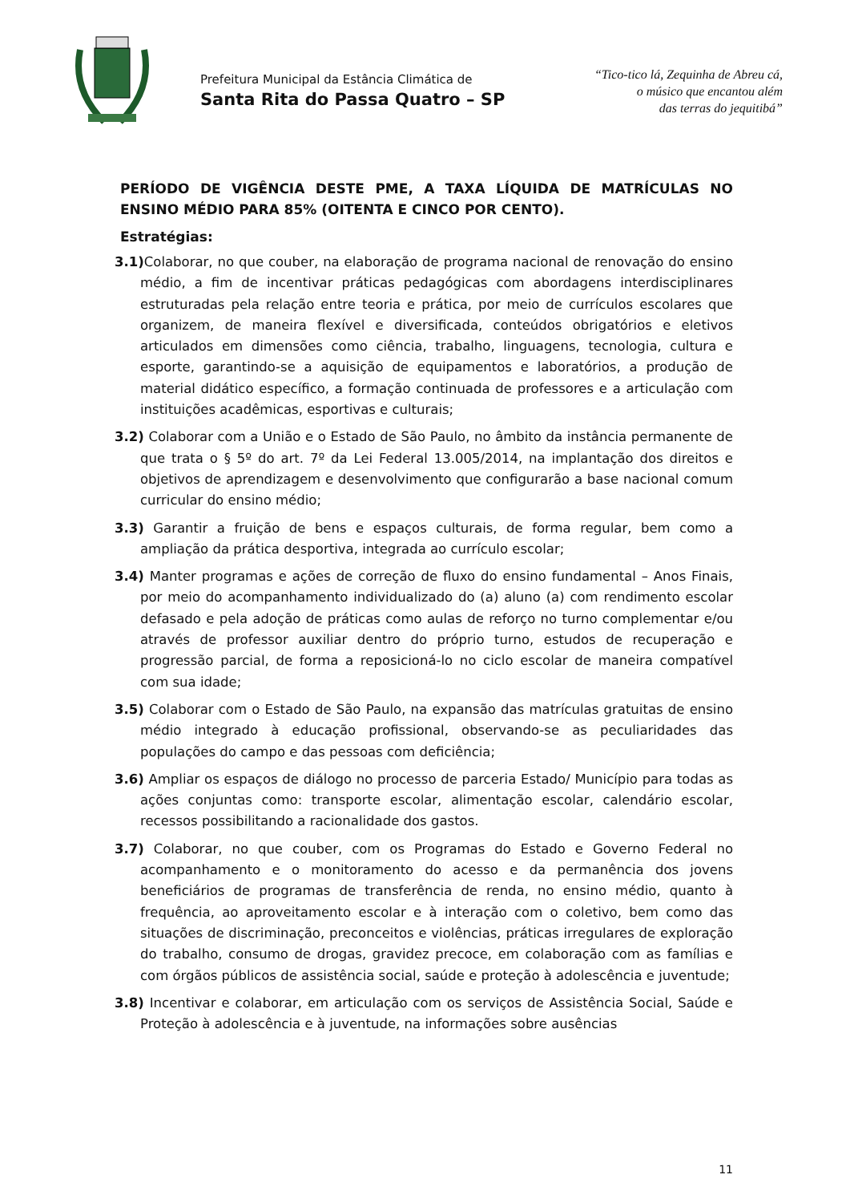Prefeitura Municipal da Estância Climática de
Santa Rita do Passa Quatro – SP
“Tico-tico lá, Zequinha de Abreu cá,
o músico que encantou além
das terras do jequitibá”
PERÍODO DE VIGÊNCIA DESTE PME, A TAXA LÍQUIDA DE MATRÍCULAS NO ENSINO MÉDIO PARA 85% (OITENTA E CINCO POR CENTO).
Estratégias:
3.1) Colaborar, no que couber, na elaboração de programa nacional de renovação do ensino médio, a fim de incentivar práticas pedagógicas com abordagens interdisciplinares estruturadas pela relação entre teoria e prática, por meio de currículos escolares que organizem, de maneira flexível e diversificada, conteúdos obrigatórios e eletivos articulados em dimensões como ciência, trabalho, linguagens, tecnologia, cultura e esporte, garantindo-se a aquisição de equipamentos e laboratórios, a produção de material didático específico, a formação continuada de professores e a articulação com instituições acadêmicas, esportivas e culturais;
3.2) Colaborar com a União e o Estado de São Paulo, no âmbito da instância permanente de que trata o § 5º do art. 7º da Lei Federal 13.005/2014, na implantação dos direitos e objetivos de aprendizagem e desenvolvimento que configurarão a base nacional comum curricular do ensino médio;
3.3) Garantir a fruição de bens e espaços culturais, de forma regular, bem como a ampliação da prática desportiva, integrada ao currículo escolar;
3.4) Manter programas e ações de correção de fluxo do ensino fundamental – Anos Finais, por meio do acompanhamento individualizado do (a) aluno (a) com rendimento escolar defasado e pela adoção de práticas como aulas de reforço no turno complementar e/ou através de professor auxiliar dentro do próprio turno, estudos de recuperação e progressão parcial, de forma a reposicioná-lo no ciclo escolar de maneira compatível com sua idade;
3.5) Colaborar com o Estado de São Paulo, na expansão das matrículas gratuitas de ensino médio integrado à educação profissional, observando-se as peculiaridades das populações do campo e das pessoas com deficiência;
3.6) Ampliar os espaços de diálogo no processo de parceria Estado/ Município para todas as ações conjuntas como: transporte escolar, alimentação escolar, calendário escolar, recessos possibilitando a racionalidade dos gastos.
3.7) Colaborar, no que couber, com os Programas do Estado e Governo Federal no acompanhamento e o monitoramento do acesso e da permanência dos jovens beneficiários de programas de transferência de renda, no ensino médio, quanto à frequência, ao aproveitamento escolar e à interação com o coletivo, bem como das situações de discriminação, preconceitos e violências, práticas irregulares de exploração do trabalho, consumo de drogas, gravidez precoce, em colaboração com as famílias e com órgãos públicos de assistência social, saúde e proteção à adolescência e juventude;
3.8) Incentivar e colaborar, em articulação com os serviços de Assistência Social, Saúde e Proteção à adolescência e à juventude, na informações sobre ausências
11